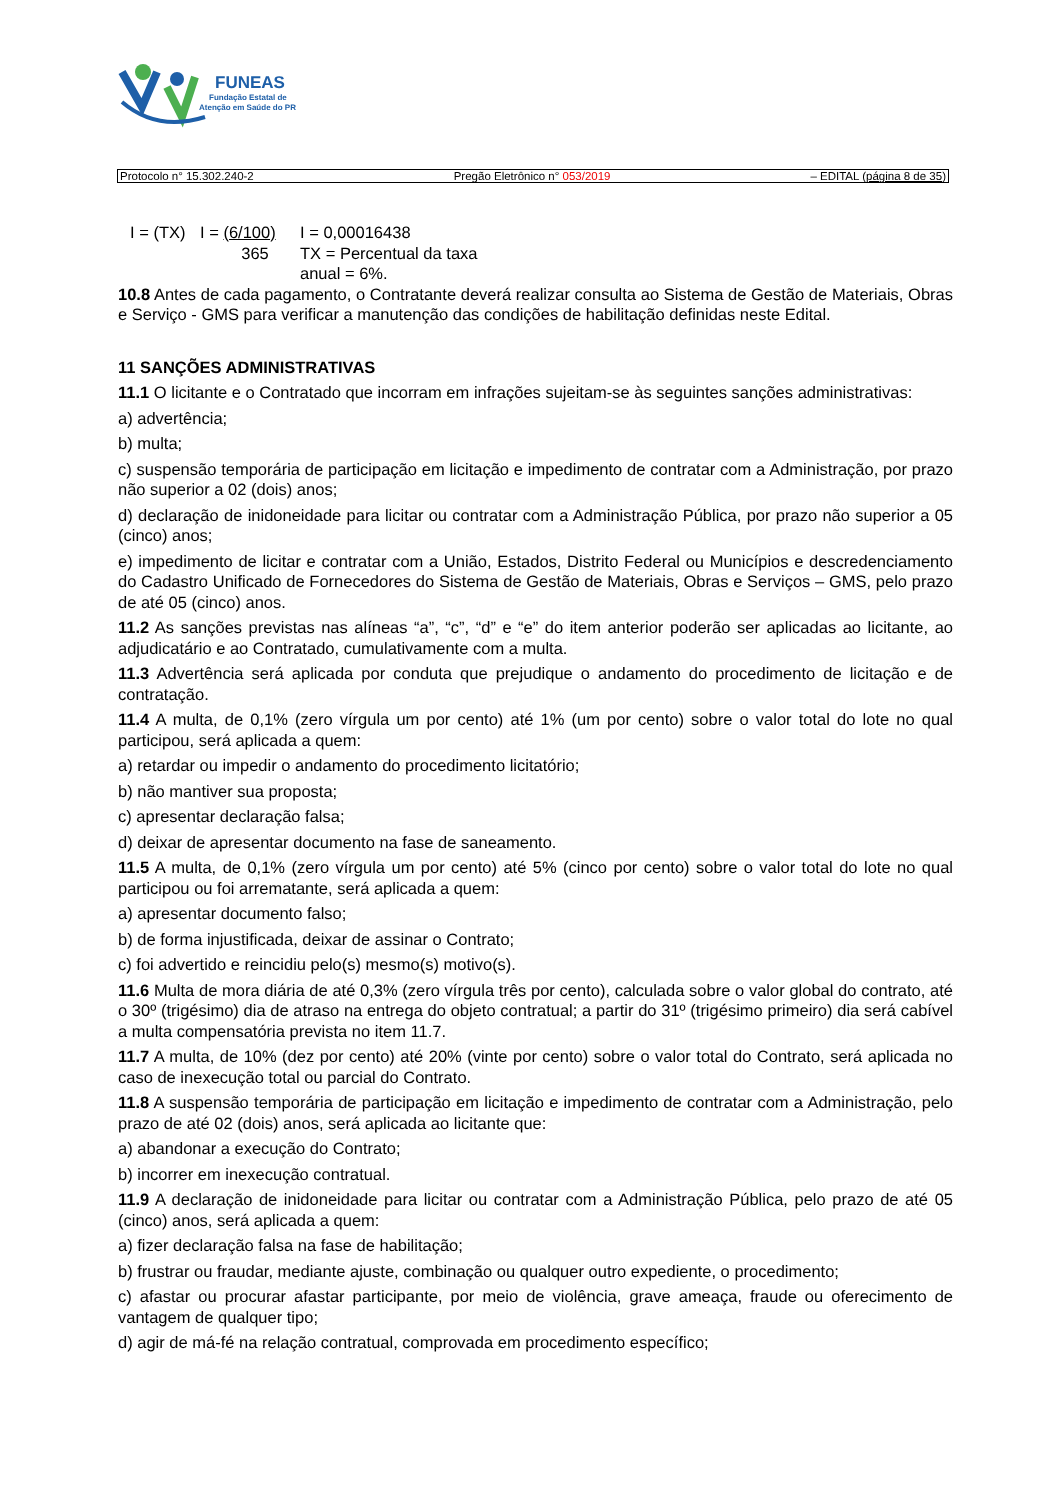FUNEAS
Fundação Estatal de
Atenção em Saúde do PR
Protocolo n° 15.302.240-2 Pregão Eletrônico n° 053/2019 – EDITAL (página 8 de 35)
I = (TX) I = (6/100)
365 I = 0,00016438
TX = Percentual da taxa
anual = 6%.
10.8 Antes de cada pagamento, o Contratante deverá realizar consulta ao Sistema de Gestão de Materiais, Obras e Serviço - GMS para verificar a manutenção das condições de habilitação definidas neste Edital.
11 SANÇÕES ADMINISTRATIVAS
11.1 O licitante e o Contratado que incorram em infrações sujeitam-se às seguintes sanções administrativas:
a) advertência;
b) multa;
c) suspensão temporária de participação em licitação e impedimento de contratar com a Administração, por prazo não superior a 02 (dois) anos;
d) declaração de inidoneidade para licitar ou contratar com a Administração Pública, por prazo não superior a 05 (cinco) anos;
e) impedimento de licitar e contratar com a União, Estados, Distrito Federal ou Municípios e descredenciamento do Cadastro Unificado de Fornecedores do Sistema de Gestão de Materiais, Obras e Serviços – GMS, pelo prazo de até 05 (cinco) anos.
11.2 As sanções previstas nas alíneas “a”, “c”, “d” e “e” do item anterior poderão ser aplicadas ao licitante, ao adjudicatário e ao Contratado, cumulativamente com a multa.
11.3 Advertência será aplicada por conduta que prejudique o andamento do procedimento de licitação e de contratação.
11.4 A multa, de 0,1% (zero vírgula um por cento) até 1% (um por cento) sobre o valor total do lote no qual participou, será aplicada a quem:
a) retardar ou impedir o andamento do procedimento licitatório;
b) não mantiver sua proposta;
c) apresentar declaração falsa;
d) deixar de apresentar documento na fase de saneamento.
11.5 A multa, de 0,1% (zero vírgula um por cento) até 5% (cinco por cento) sobre o valor total do lote no qual participou ou foi arrematante, será aplicada a quem:
a) apresentar documento falso;
b) de forma injustificada, deixar de assinar o Contrato;
c) foi advertido e reincidiu pelo(s) mesmo(s) motivo(s).
11.6 Multa de mora diária de até 0,3% (zero vírgula três por cento), calculada sobre o valor global do contrato, até o 30º (trigésimo) dia de atraso na entrega do objeto contratual; a partir do 31º (trigésimo primeiro) dia será cabível a multa compensatória prevista no item 11.7.
11.7 A multa, de 10% (dez por cento) até 20% (vinte por cento) sobre o valor total do Contrato, será aplicada no caso de inexecução total ou parcial do Contrato.
11.8 A suspensão temporária de participação em licitação e impedimento de contratar com a Administração, pelo prazo de até 02 (dois) anos, será aplicada ao licitante que:
a) abandonar a execução do Contrato;
b) incorrer em inexecução contratual.
11.9 A declaração de inidoneidade para licitar ou contratar com a Administração Pública, pelo prazo de até 05 (cinco) anos, será aplicada a quem:
a) fizer declaração falsa na fase de habilitação;
b) frustrar ou fraudar, mediante ajuste, combinação ou qualquer outro expediente, o procedimento;
c) afastar ou procurar afastar participante, por meio de violência, grave ameaça, fraude ou oferecimento de vantagem de qualquer tipo;
d) agir de má-fé na relação contratual, comprovada em procedimento específico;